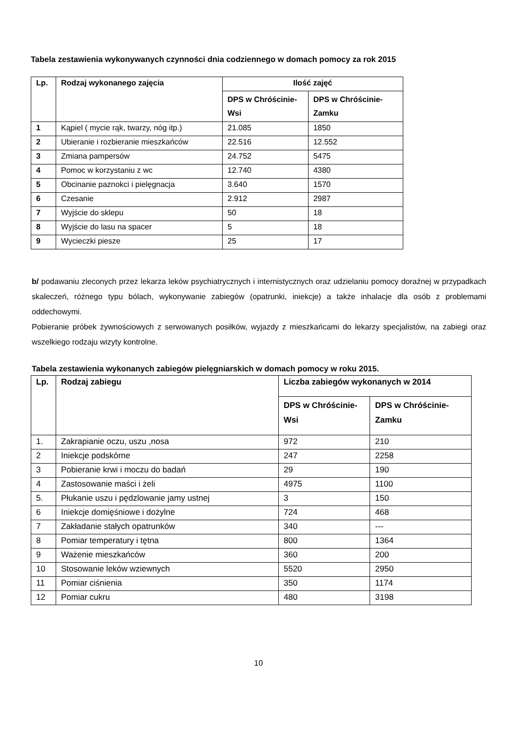Tabela zestawienia wykonywanych czynności dnia codziennego w domach pomocy za rok 2015
| Lp. | Rodzaj wykonanego zajęcia | Ilość zajęć | |
| --- | --- | --- | --- |
| | | DPS w Chróścinie-Wsi | DPS w Chróścinie-Zamku |
| 1 | Kąpiel ( mycie rąk, twarzy, nóg itp.) | 21.085 | 1850 |
| 2 | Ubieranie i rozbieranie mieszkańców | 22.516 | 12.552 |
| 3 | Zmiana pampersów | 24.752 | 5475 |
| 4 | Pomoc w korzystaniu z wc | 12.740 | 4380 |
| 5 | Obcinanie paznokci i pielęgnacja | 3.640 | 1570 |
| 6 | Czesanie | 2.912 | 2987 |
| 7 | Wyjście do sklepu | 50 | 18 |
| 8 | Wyjście do lasu na spacer | 5 | 18 |
| 9 | Wycieczki piesze | 25 | 17 |
b/ podawaniu zleconych przez lekarza leków psychiatrycznych i internistycznych oraz udzielaniu pomocy doraźnej w przypadkach skaleczeń, różnego typu bólach, wykonywanie zabiegów (opatrunki, iniekcje) a także inhalacje dla osób z problemami oddechowymi.
Pobieranie próbek żywnościowych z serwowanych posiłków, wyjazdy z mieszkańcami do lekarzy specjalistów, na zabiegi oraz wszelkiego rodzaju wizyty kontrolne.
Tabela zestawienia wykonanych zabiegów pielęgniarskich w domach pomocy w roku 2015.
| Lp. | Rodzaj zabiegu | Liczba zabiegów wykonanych w 2014 | |
| --- | --- | --- | --- |
| | | DPS w Chróścinie-Wsi | DPS w Chróścinie-Zamku |
| 1. | Zakrapianie oczu, uszu ,nosa | 972 | 210 |
| 2 | Iniekcje podskórne | 247 | 2258 |
| 3 | Pobieranie krwi i moczu do badań | 29 | 190 |
| 4 | Zastosowanie maści i żeli | 4975 | 1100 |
| 5. | Płukanie uszu i pędzlowanie jamy ustnej | 3 | 150 |
| 6 | Iniekcje domięśniowe i dożylne | 724 | 468 |
| 7 | Zakładanie stałych opatrunków | 340 | --- |
| 8 | Pomiar temperatury i tętna | 800 | 1364 |
| 9 | Ważenie mieszkańców | 360 | 200 |
| 10 | Stosowanie leków wziewnych | 5520 | 2950 |
| 11 | Pomiar ciśnienia | 350 | 1174 |
| 12 | Pomiar cukru | 480 | 3198 |
10